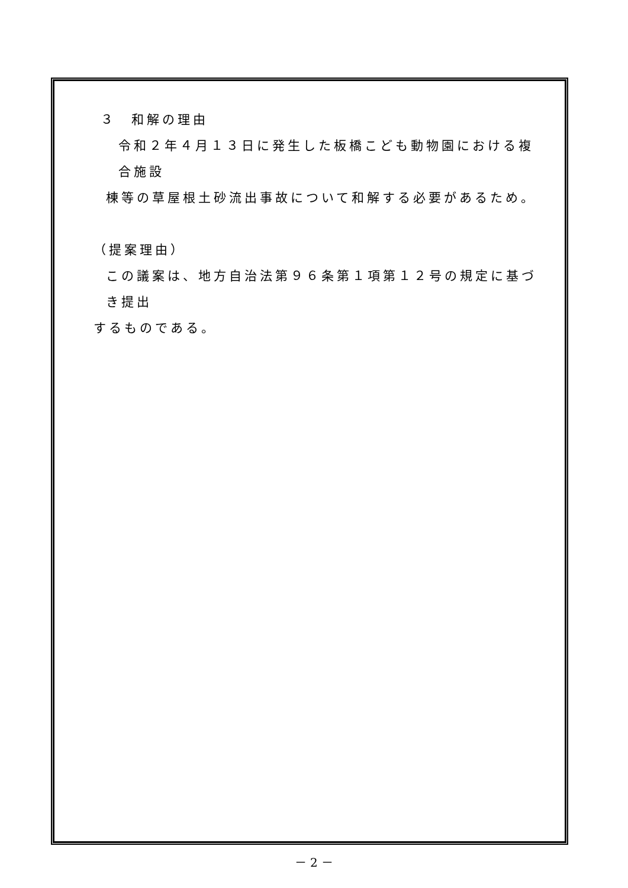３　和解の理由
令和２年４月１３日に発生した板橋こども動物園における複合施設
棟等の草屋根土砂流出事故について和解する必要があるため。
（提案理由）
この議案は、地方自治法第９６条第１項第１２号の規定に基づき提出
するものである。
－ 2 －